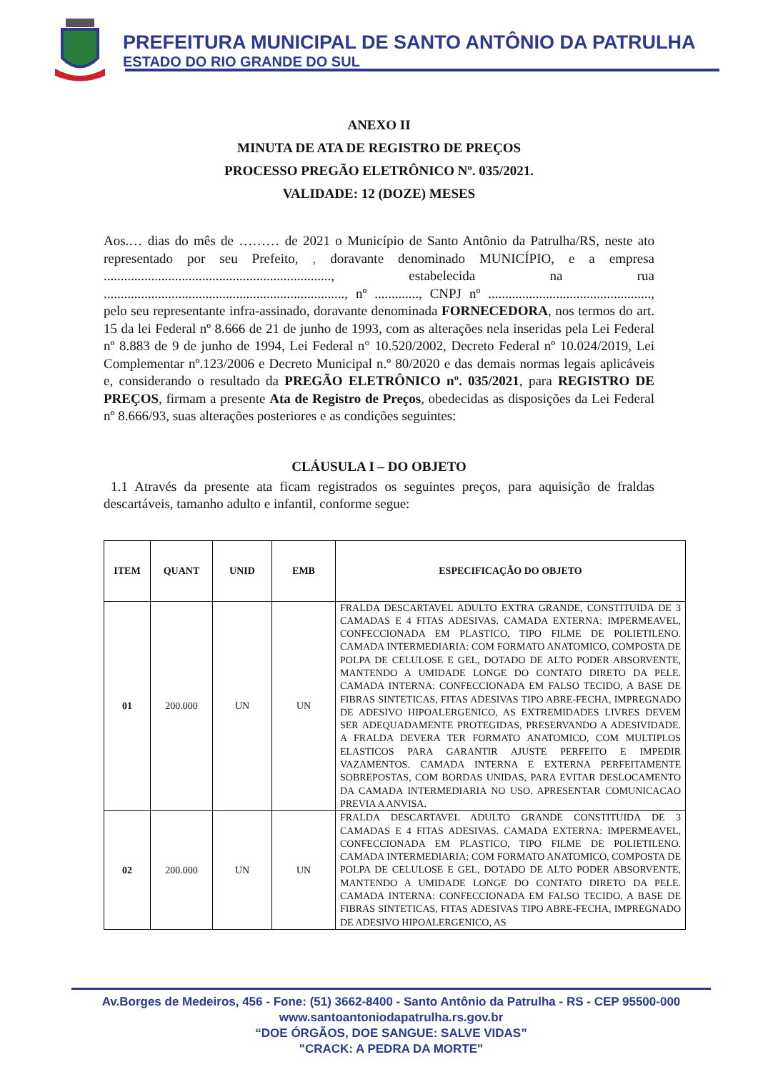PREFEITURA MUNICIPAL DE SANTO ANTÔNIO DA PATRULHA
ESTADO DO RIO GRANDE DO SUL
ANEXO II
MINUTA DE ATA DE REGISTRO DE PREÇOS
PROCESSO PREGÃO ELETRÔNICO Nº. 035/2021.
VALIDADE: 12 (DOZE) MESES
Aos.… dias do mês de ……… de 2021 o Município de Santo Antônio da Patrulha/RS, neste ato representado por seu Prefeito, , doravante denominado MUNICÍPIO, e a empresa ..................................................................., estabelecida na rua ......................................................................., nº ............., CNPJ nº ................................................, pelo seu representante infra-assinado, doravante denominada FORNECEDORA, nos termos do art. 15 da lei Federal nº 8.666 de 21 de junho de 1993, com as alterações nela inseridas pela Lei Federal nº 8.883 de 9 de junho de 1994, Lei Federal n° 10.520/2002, Decreto Federal nº 10.024/2019, Lei Complementar nº.123/2006 e Decreto Municipal n.º 80/2020 e das demais normas legais aplicáveis e, considerando o resultado da PREGÃO ELETRÔNICO nº. 035/2021, para REGISTRO DE PREÇOS, firmam a presente Ata de Registro de Preços, obedecidas as disposições da Lei Federal nº 8.666/93, suas alterações posteriores e as condições seguintes:
CLÁUSULA I – DO OBJETO
1.1 Através da presente ata ficam registrados os seguintes preços, para aquisição de fraldas descartáveis, tamanho adulto e infantil, conforme segue:
| ITEM | QUANT | UNID | EMB | ESPECIFICAÇÃO DO OBJETO |
| --- | --- | --- | --- | --- |
| 01 | 200.000 | UN | UN | FRALDA DESCARTAVEL ADULTO EXTRA GRANDE, CONSTITUIDA DE 3 CAMADAS E 4 FITAS ADESIVAS. CAMADA EXTERNA: IMPERMEAVEL, CONFECCIONADA EM PLASTICO, TIPO FILME DE POLIETILENO. CAMADA INTERMEDIARIA: COM FORMATO ANATOMICO, COMPOSTA DE POLPA DE CELULOSE E GEL, DOTADO DE ALTO PODER ABSORVENTE, MANTENDO A UMIDADE LONGE DO CONTATO DIRETO DA PELE. CAMADA INTERNA: CONFECCIONADA EM FALSO TECIDO, A BASE DE FIBRAS SINTETICAS, FITAS ADESIVAS TIPO ABRE-FECHA, IMPREGNADO DE ADESIVO HIPOALERGENICO, AS EXTREMIDADES LIVRES DEVEM SER ADEQUADAMENTE PROTEGIDAS, PRESERVANDO A ADESIVIDADE. A FRALDA DEVERA TER FORMATO ANATOMICO, COM MULTIPLOS ELASTICOS PARA GARANTIR AJUSTE PERFEITO E IMPEDIR VAZAMENTOS. CAMADA INTERNA E EXTERNA PERFEITAMENTE SOBREPOSTAS, COM BORDAS UNIDAS, PARA EVITAR DESLOCAMENTO DA CAMADA INTERMEDIARIA NO USO. APRESENTAR COMUNICACAO PREVIA A ANVISA. |
| 02 | 200.000 | UN | UN | FRALDA DESCARTAVEL ADULTO GRANDE CONSTITUIDA DE 3 CAMADAS E 4 FITAS ADESIVAS. CAMADA EXTERNA: IMPERMEAVEL, CONFECCIONADA EM PLASTICO, TIPO FILME DE POLIETILENO. CAMADA INTERMEDIARIA: COM FORMATO ANATOMICO, COMPOSTA DE POLPA DE CELULOSE E GEL, DOTADO DE ALTO PODER ABSORVENTE, MANTENDO A UMIDADE LONGE DO CONTATO DIRETO DA PELE. CAMADA INTERNA: CONFECCIONADA EM FALSO TECIDO, A BASE DE FIBRAS SINTETICAS, FITAS ADESIVAS TIPO ABRE-FECHA, IMPREGNADO DE ADESIVO HIPOALERGENICO, AS |
Av.Borges de Medeiros, 456 - Fone: (51) 3662-8400 - Santo Antônio da Patrulha - RS - CEP 95500-000
www.santoantoniodapatrulha.rs.gov.br
“DOE ÓRGÃOS, DOE SANGUE: SALVE VIDAS”
"CRACK: A PEDRA DA MORTE"